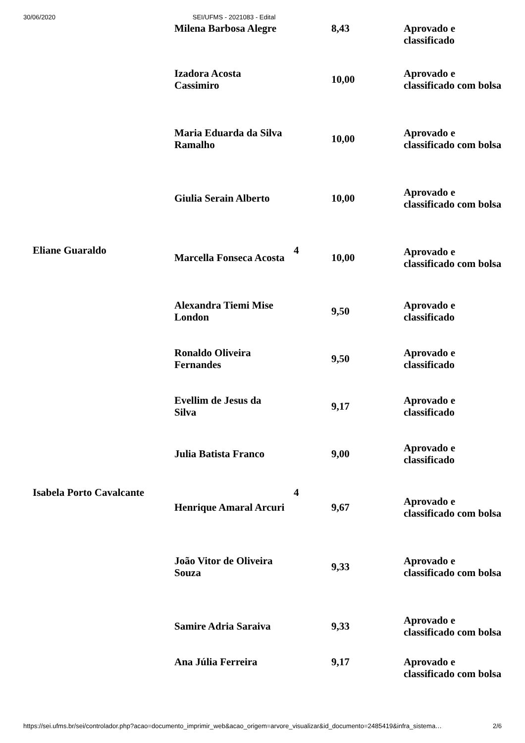30/06/2020 SEI/UFMS - 2021083 - Edital
| Eliane Guaraldo | Milena Barbosa Alegre | 4 | 8,43 | Aprovado e classificado |
| | Izadora Acosta Cassimiro | | 10,00 | Aprovado e classificado com bolsa |
| | Maria Eduarda da Silva Ramalho | | 10,00 | Aprovado e classificado com bolsa |
| | Giulia Serain Alberto | | 10,00 | Aprovado e classificado com bolsa |
| | Marcella Fonseca Acosta | | 10,00 | Aprovado e classificado com bolsa |
| | Alexandra Tiemi Mise London | | 9,50 | Aprovado e classificado |
| | Ronaldo Oliveira Fernandes | | 9,50 | Aprovado e classificado |
| | Evellim de Jesus da Silva | | 9,17 | Aprovado e classificado |
| | Julia Batista Franco | | 9,00 | Aprovado e classificado |
| Isabela Porto Cavalcante | Henrique Amaral Arcuri | 4 | 9,67 | Aprovado e classificado com bolsa |
| | João Vitor de Oliveira Souza | | 9,33 | Aprovado e classificado com bolsa |
| | Samire Adria Saraiva | | 9,33 | Aprovado e classificado com bolsa |
| | Ana Júlia Ferreira | | 9,17 | Aprovado e classificado com bolsa |
https://sei.ufms.br/sei/controlador.php?acao=documento_imprimir_web&acao_origem=arvore_visualizar&id_documento=2485419&infra_sistema… 2/6